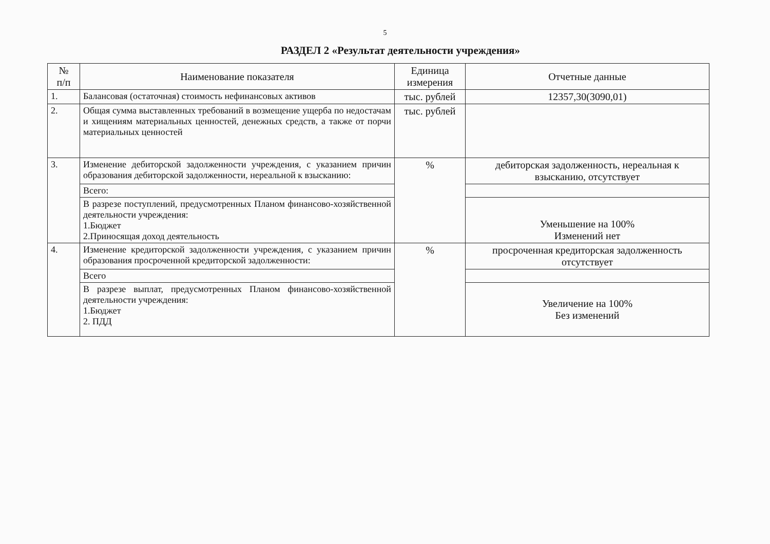5
РАЗДЕЛ 2 «Результат деятельности учреждения»
| № п/п | Наименование показателя | Единица измерения | Отчетные данные |
| --- | --- | --- | --- |
| 1. | Балансовая (остаточная) стоимость нефинансовых активов | тыс. рублей | 12357,30(3090,01) |
| 2. | Общая сумма выставленных требований в возмещение ущерба по недостачам и хищениям материальных ценностей, денежных средств, а также от порчи материальных ценностей | тыс. рублей | |
| 3. | Изменение дебиторской задолженности учреждения, с указанием причин образования дебиторской задолженности, нереальной к взысканию: | % | дебиторская задолженность, нереальная к взысканию, отсутствует |
| | Всего: | | |
| | В разрезе поступлений, предусмотренных Планом финансово-хозяйственной деятельности учреждения: 1.Бюджет 2.Приносящая доход деятельность | | Уменьшение на 100% Изменений нет |
| 4. | Изменение кредиторской задолженности учреждения, с указанием причин образования просроченной кредиторской задолженности: | % | просроченная кредиторская задолженность отсутствует |
| | Всего | | |
| | В разрезе выплат, предусмотренных Планом финансово-хозяйственной деятельности учреждения: 1.Бюджет 2. ПДД | | Увеличение на 100% Без изменений |